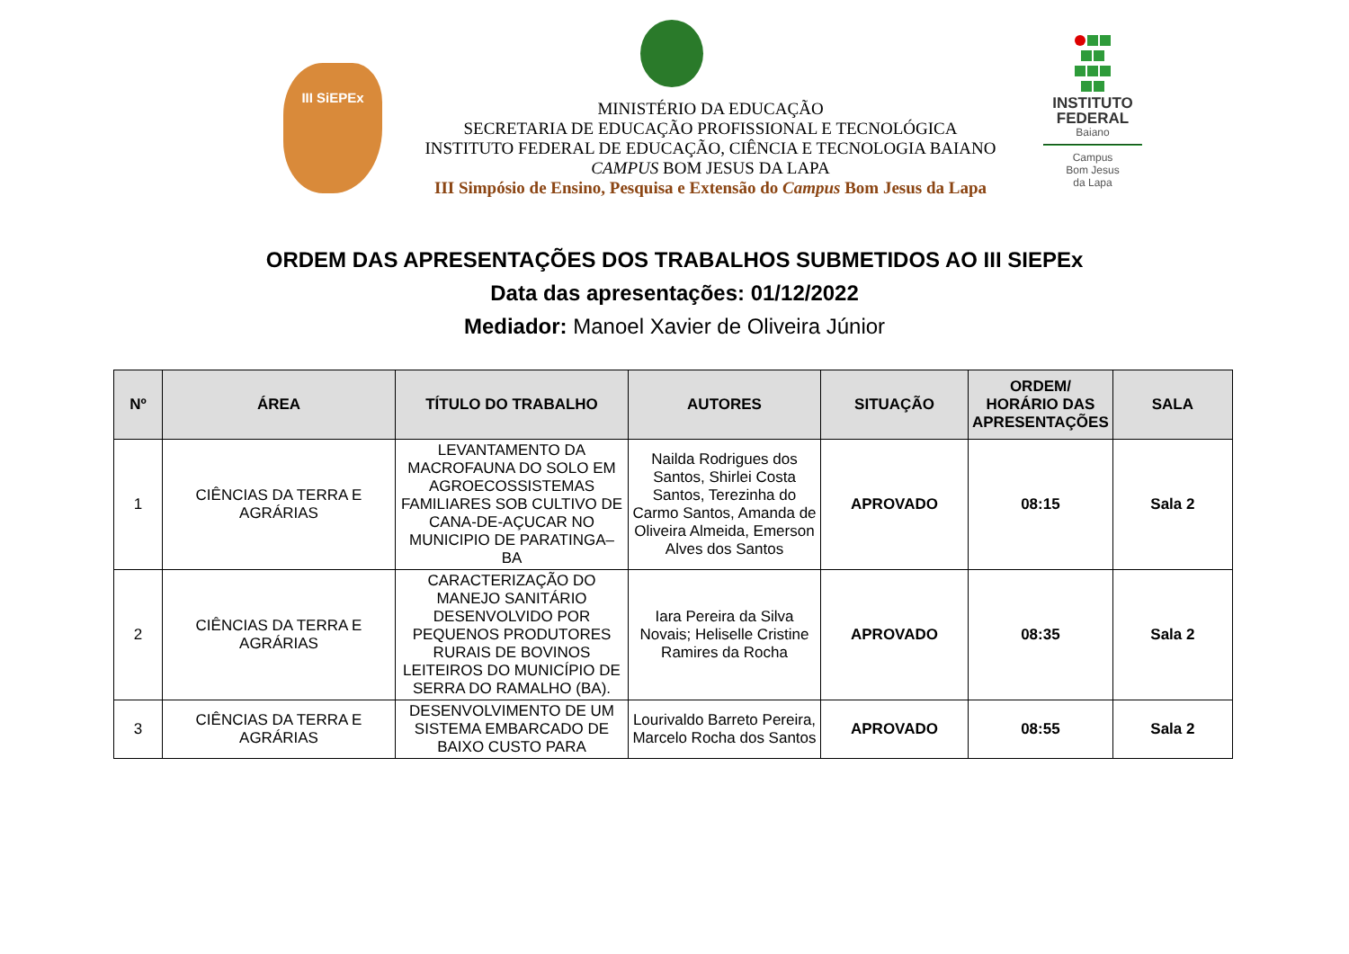III SiEPEx
INSTITUTO FEDERAL
Baiano
Campus
Bom Jesus
da Lapa
MINISTÉRIO DA EDUCAÇÃO
SECRETARIA DE EDUCAÇÃO PROFISSIONAL E TECNOLÓGICA
INSTITUTO FEDERAL DE EDUCAÇÃO, CIÊNCIA E TECNOLOGIA BAIANO
CAMPUS BOM JESUS DA LAPA
III Simpósio de Ensino, Pesquisa e Extensão do Campus Bom Jesus da Lapa
ORDEM DAS APRESENTAÇÕES DOS TRABALHOS SUBMETIDOS AO III SIEPEx
Data das apresentações: 01/12/2022
Mediador: Manoel Xavier de Oliveira Júnior
| Nº | ÁREA | TÍTULO DO TRABALHO | AUTORES | SITUAÇÃO | ORDEM/ HORÁRIO DAS APRESENTAÇÕES | SALA |
| --- | --- | --- | --- | --- | --- | --- |
| 1 | CIÊNCIAS DA TERRA E AGRÁRIAS | LEVANTAMENTO DA MACROFAUNA DO SOLO EM AGROECOSSISTEMAS FAMILIARES SOB CULTIVO DE CANA-DE-AÇUCAR NO MUNICIPIO DE PARATINGA–BA | Nailda Rodrigues dos Santos, Shirlei Costa Santos, Terezinha do Carmo Santos, Amanda de Oliveira Almeida, Emerson Alves dos Santos | APROVADO | 08:15 | Sala 2 |
| 2 | CIÊNCIAS DA TERRA E AGRÁRIAS | CARACTERIZAÇÃO DO MANEJO SANITÁRIO DESENVOLVIDO POR PEQUENOS PRODUTORES RURAIS DE BOVINOS LEITEIROS DO MUNICÍPIO DE SERRA DO RAMALHO (BA). | Iara Pereira da Silva Novais; Heliselle Cristine Ramires da Rocha | APROVADO | 08:35 | Sala 2 |
| 3 | CIÊNCIAS DA TERRA E AGRÁRIAS | DESENVOLVIMENTO DE UM SISTEMA EMBARCADO DE BAIXO CUSTO PARA | Lourivaldo Barreto Pereira, Marcelo Rocha dos Santos | APROVADO | 08:55 | Sala 2 |